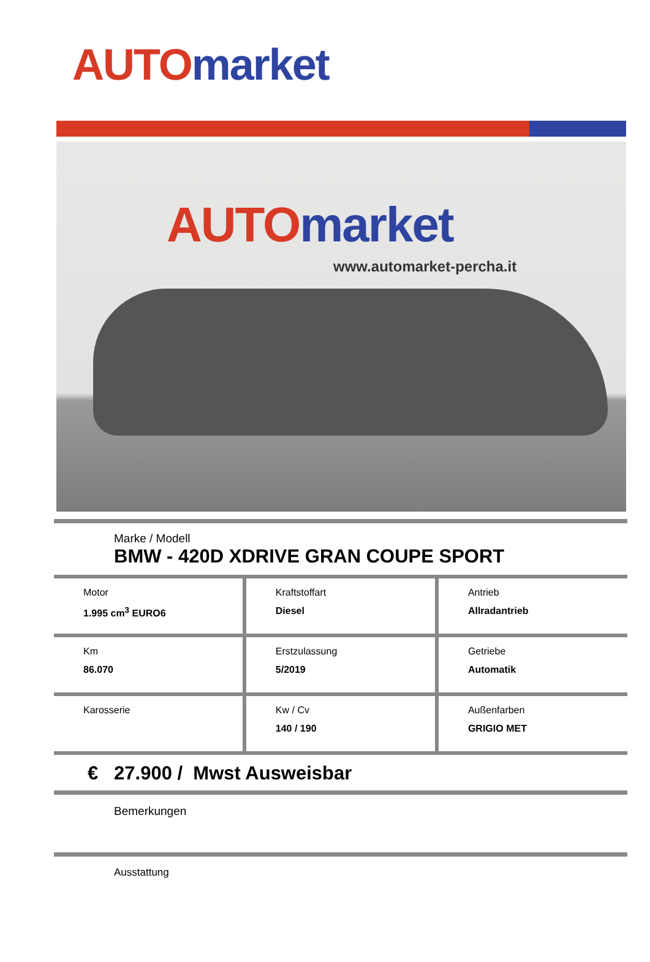AUTO market
AUTO market
www.automarket-percha.it
Marke / Modell
BMW - 420D XDRIVE GRAN COUPE SPORT
| Motor 1.995 cm<sup>3</sup> EURO6 | Kraftstoffart Diesel | Antrieb Allradantrieb |
| Km 86.070 | Erstzulassung 5/2019 | Getriebe Automatik |
| Karosserie | Kw / Cv 140 / 190 | Außenfarben GRIGIO MET |
€ 27.900 / Mwst Ausweisbar
Bemerkungen
Ausstattung